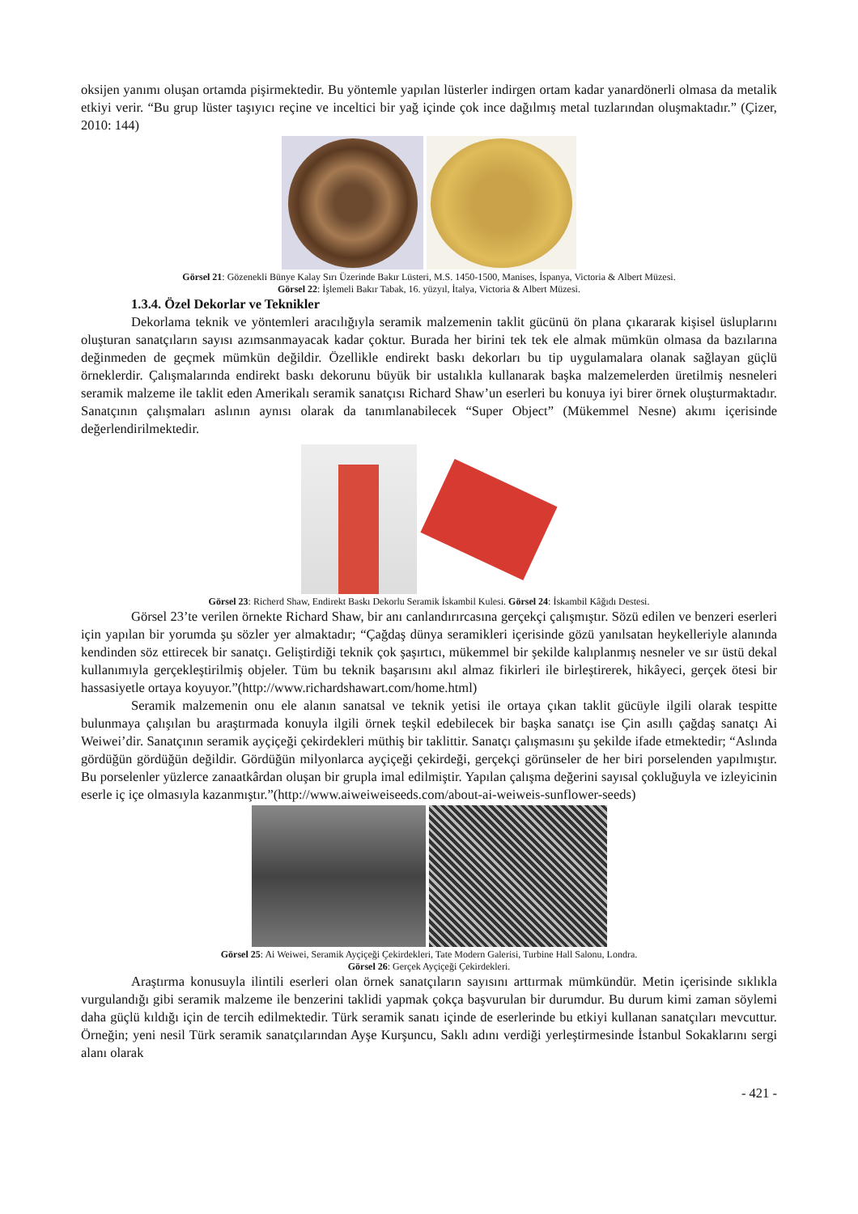oksijen yanımı oluşan ortamda pişirmektedir. Bu yöntemle yapılan lüsterler indirgen ortam kadar yanardönerli olmasa da metalik etkiyi verir. “Bu grup lüster taşıyıcı reçine ve inceltici bir yağ içinde çok ince dağılmış metal tuzlarından oluşmaktadır.” (Çizer, 2010: 144)
Görsel 21: Gözenekli Bünye Kalay Sırı Üzerinde Bakır Lüsteri, M.S. 1450-1500, Manises, İspanya, Victoria & Albert Müzesi.
Görsel 22: İşlemeli Bakır Tabak, 16. yüzyıl, İtalya, Victoria & Albert Müzesi.
1.3.4. Özel Dekorlar ve Teknikler
Dekorlama teknik ve yöntemleri aracılığıyla seramik malzemenin taklit gücünü ön plana çıkararak kişisel üsluplarını oluşturan sanatçıların sayısı azımsanmayacak kadar çoktur. Burada her birini tek tek ele almak mümkün olmasa da bazılarına değinmeden de geçmek mümkün değildir. Özellikle endirekt baskı dekorları bu tip uygulamalara olanak sağlayan güçlü örneklerdir. Çalışmalarında endirekt baskı dekorunu büyük bir ustalıkla kullanarak başka malzemelerden üretilmiş nesneleri seramik malzeme ile taklit eden Amerikalı seramik sanatçısı Richard Shaw’un eserleri bu konuya iyi birer örnek oluşturmaktadır. Sanatçının çalışmaları aslının aynısı olarak da tanımlanabilecek “Super Object” (Mükemmel Nesne) akımı içerisinde değerlendirilmektedir.
Görsel 23: Richerd Shaw, Endirekt Baskı Dekorlu Seramik İskambil Kulesi. Görsel 24: İskambil Kâğıdı Destesi.
Görsel 23’te verilen örnekte Richard Shaw, bir anı canlandırırcasına gerçekçi çalışmıştır. Sözü edilen ve benzeri eserleri için yapılan bir yorumda şu sözler yer almaktadır; “Çağdaş dünya seramikleri içerisinde gözü yanılsatan heykelleriyle alanında kendinden söz ettirecek bir sanatçı. Geliştirdiği teknik çok şaşırtıcı, mükemmel bir şekilde kalıplanmış nesneler ve sır üstü dekal kullanımıyla gerçekleştirilmiş objeler. Tüm bu teknik başarısını akıl almaz fikirleri ile birleştirerek, hikâyeci, gerçek ötesi bir hassasiyetle ortaya koyuyor.”(http://www.richardshawart.com/home.html)
Seramik malzemenin onu ele alanın sanatsal ve teknik yetisi ile ortaya çıkan taklit gücüyle ilgili olarak tespitte bulunmaya çalışılan bu araştırmada konuyla ilgili örnek teşkil edebilecek bir başka sanatçı ise Çin asıllı çağdaş sanatçı Ai Weiwei’dir. Sanatçının seramik ayçiçeği çekirdekleri müthiş bir taklittir. Sanatçı çalışmasını şu şekilde ifade etmektedir; “Aslında gördüğün gördüğün değildir. Gördüğün milyonlarca ayçiçeği çekirdeği, gerçekçi görünseler de her biri porselenden yapılmıştır. Bu porselenler yüzlerce zanaatkârdan oluşan bir grupla imal edilmiştir. Yapılan çalışma değerini sayısal çokluğuyla ve izleyicinin eserle iç içe olmasıyla kazanmıştır.”(http://www.aiweiweiseeds.com/about-ai-weiweis-sunflower-seeds)
Görsel 25: Ai Weiwei, Seramik Ayçiçeği Çekirdekleri, Tate Modern Galerisi, Turbine Hall Salonu, Londra.
Görsel 26: Gerçek Ayçiçeği Çekirdekleri.
Araştırma konusuyla ilintili eserleri olan örnek sanatçıların sayısını arttırmak mümkündür. Metin içerisinde sıklıkla vurgulandığı gibi seramik malzeme ile benzerini taklidi yapmak çokça başvurulan bir durumdur. Bu durum kimi zaman söylemi daha güçlü kıldığı için de tercih edilmektedir. Türk seramik sanatı içinde de eserlerinde bu etkiyi kullanan sanatçıları mevcuttur. Örneğin; yeni nesil Türk seramik sanatçılarından Ayşe Kurşuncu, Saklı adını verdiği yerleştirmesinde İstanbul Sokaklarını sergi alanı olarak
- 421 -